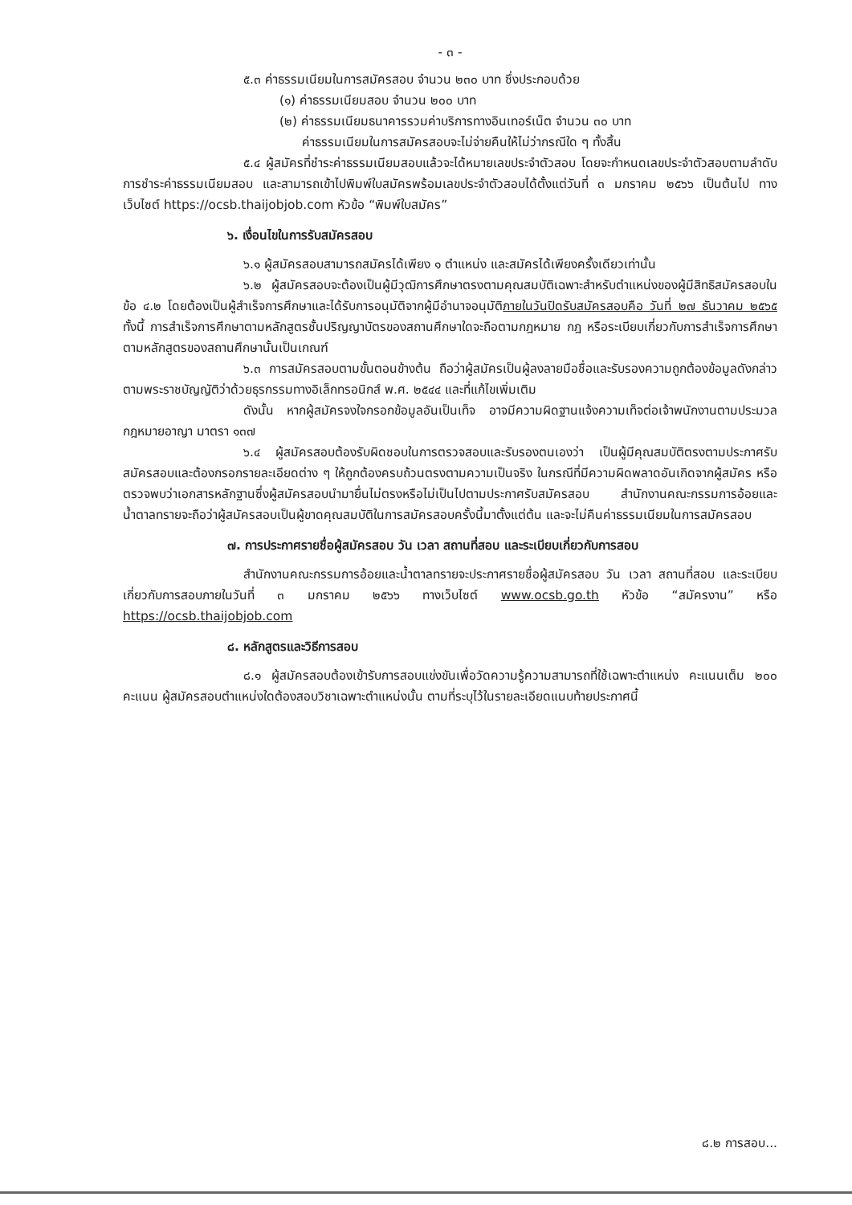- ๓ -
๕.๓ ค่าธรรมเนียมในการสมัครสอบ จำนวน ๒๓๐ บาท ซึ่งประกอบด้วย
(๑) ค่าธรรมเนียมสอบ จำนวน ๒๐๐ บาท
(๒) ค่าธรรมเนียมธนาคารรวมค่าบริการทางอินเทอร์เน็ต จำนวน ๓๐ บาท
ค่าธรรมเนียมในการสมัครสอบจะไม่จ่ายคืนให้ไม่ว่ากรณีใด ๆ ทั้งสิ้น
๕.๔ ผู้สมัครที่ชำระค่าธรรมเนียมสอบแล้วจะได้หมายเลขประจำตัวสอบ โดยจะกำหนดเลขประจำตัวสอบตามลำดับการชำระค่าธรรมเนียมสอบ และสามารถเข้าไปพิมพ์ใบสมัครพร้อมเลขประจำตัวสอบได้ตั้งแต่วันที่ ๓ มกราคม ๒๕๖๖ เป็นต้นไป ทางเว็บไซต์ https://ocsb.thaijobjob.com หัวข้อ “พิมพ์ใบสมัคร”
๖. เงื่อนไขในการรับสมัครสอบ
๖.๑ ผู้สมัครสอบสามารถสมัครได้เพียง ๑ ตำแหน่ง และสมัครได้เพียงครั้งเดียวเท่านั้น
๖.๒ ผู้สมัครสอบจะต้องเป็นผู้มีวุฒิการศึกษาตรงตามคุณสมบัติเฉพาะสำหรับตำแหน่งของผู้มีสิทธิสมัครสอบในข้อ ๔.๒ โดยต้องเป็นผู้สำเร็จการศึกษาและได้รับการอนุมัติจากผู้มีอำนาจอนุมัติภายในวันปิดรับสมัครสอบคือ วันที่ ๒๗ ธันวาคม ๒๕๖๕ ทั้งนี้ การสำเร็จการศึกษาตามหลักสูตรชั้นปริญญาบัตรของสถานศึกษาใดจะถือตามกฎหมาย กฎ หรือระเบียบเกี่ยวกับการสำเร็จการศึกษาตามหลักสูตรของสถานศึกษานั้นเป็นเกณฑ์
๖.๓ การสมัครสอบตามขั้นตอนข้างต้น ถือว่าผู้สมัครเป็นผู้ลงลายมือชื่อและรับรองความถูกต้องข้อมูลดังกล่าวตามพระราชบัญญัติว่าด้วยธุรกรรมทางอิเล็กทรอนิกส์ พ.ศ. ๒๕๔๔ และที่แก้ไขเพิ่มเติม
ดังนั้น หากผู้สมัครจงใจกรอกข้อมูลอันเป็นเท็จ อาจมีความผิดฐานแจ้งความเท็จต่อเจ้าพนักงานตามประมวลกฎหมายอาญา มาตรา ๑๓๗
๖.๔ ผู้สมัครสอบต้องรับผิดชอบในการตรวจสอบและรับรองตนเองว่า เป็นผู้มีคุณสมบัติตรงตามประกาศรับสมัครสอบและต้องกรอกรายละเอียดต่าง ๆ ให้ถูกต้องครบถ้วนตรงตามความเป็นจริง ในกรณีที่มีความผิดพลาดอันเกิดจากผู้สมัคร หรือตรวจพบว่าเอกสารหลักฐานซึ่งผู้สมัครสอบนำมายื่นไม่ตรงหรือไม่เป็นไปตามประกาศรับสมัครสอบ สำนักงานคณะกรรมการอ้อยและน้ำตาลทรายจะถือว่าผู้สมัครสอบเป็นผู้ขาดคุณสมบัติในการสมัครสอบครั้งนี้มาตั้งแต่ต้น และจะไม่คืนค่าธรรมเนียมในการสมัครสอบ
๗. การประกาศรายชื่อผู้สมัครสอบ วัน เวลา สถานที่สอบ และระเบียบเกี่ยวกับการสอบ
สำนักงานคณะกรรมการอ้อยและน้ำตาลทรายจะประกาศรายชื่อผู้สมัครสอบ วัน เวลา สถานที่สอบ และระเบียบเกี่ยวกับการสอบภายในวันที่ ๓ มกราคม ๒๕๖๖ ทางเว็บไซต์ www.ocsb.go.th หัวข้อ “สมัครงาน” หรือ https://ocsb.thaijobjob.com
๘. หลักสูตรและวิธีการสอบ
๘.๑ ผู้สมัครสอบต้องเข้ารับการสอบแข่งขันเพื่อวัดความรู้ความสามารถที่ใช้เฉพาะตำแหน่ง คะแนนเต็ม ๒๐๐ คะแนน ผู้สมัครสอบตำแหน่งใดต้องสอบวิชาเฉพาะตำแหน่งนั้น ตามที่ระบุไว้ในรายละเอียดแนบท้ายประกาศนี้
๘.๒ การสอบ...